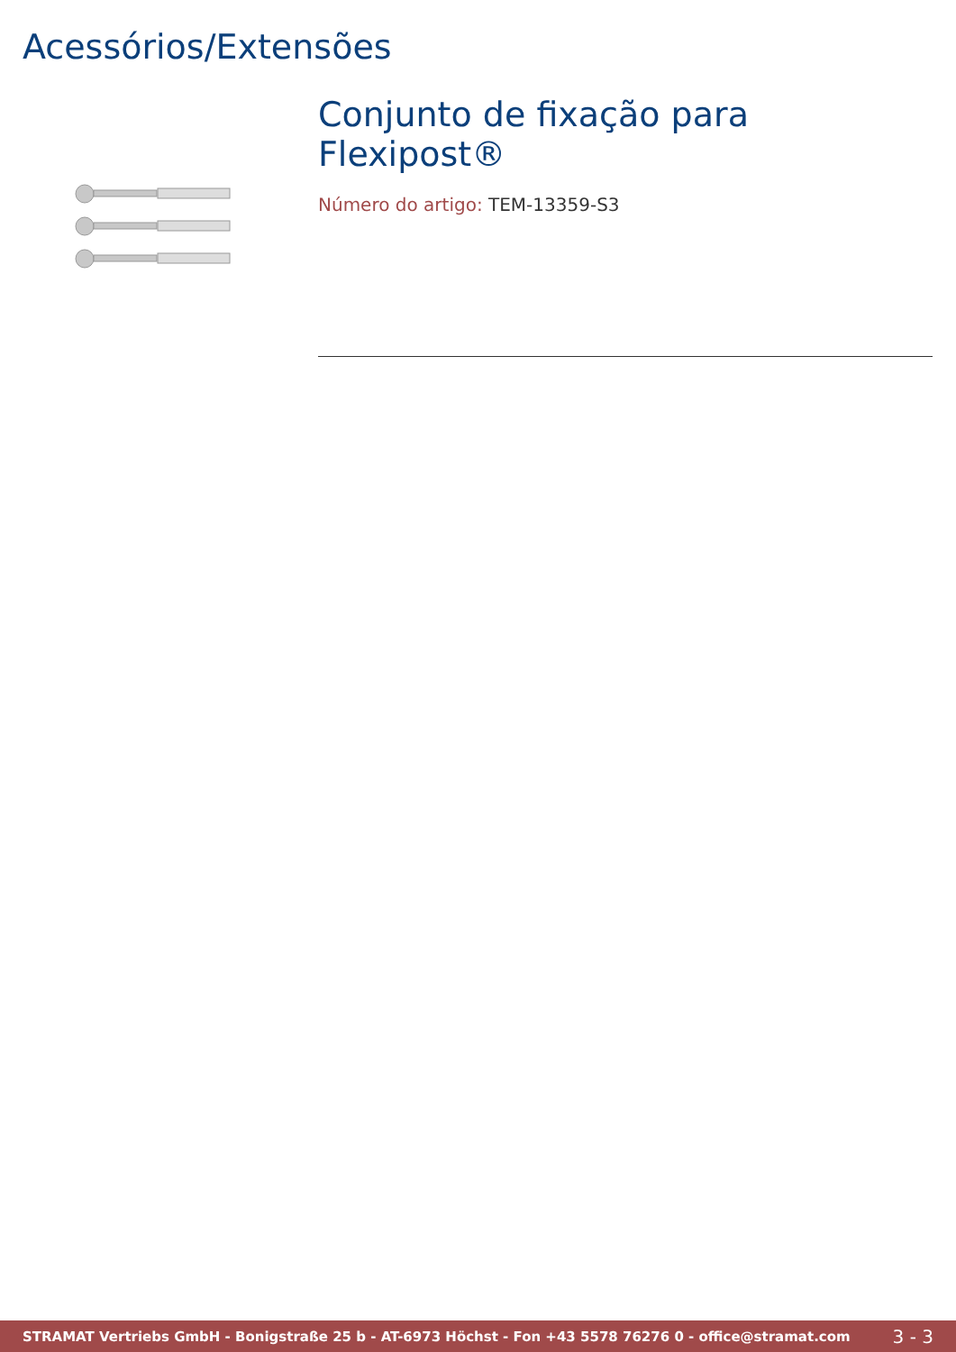Acessórios/Extensões
Conjunto de fixação para Flexipost®
Número do artigo: TEM-13359-S3
STRAMAT Vertriebs GmbH - Bonigstraße 25 b - AT-6973 Höchst - Fon +43 5578 76276 0 - office@stramat.com
3 - 3